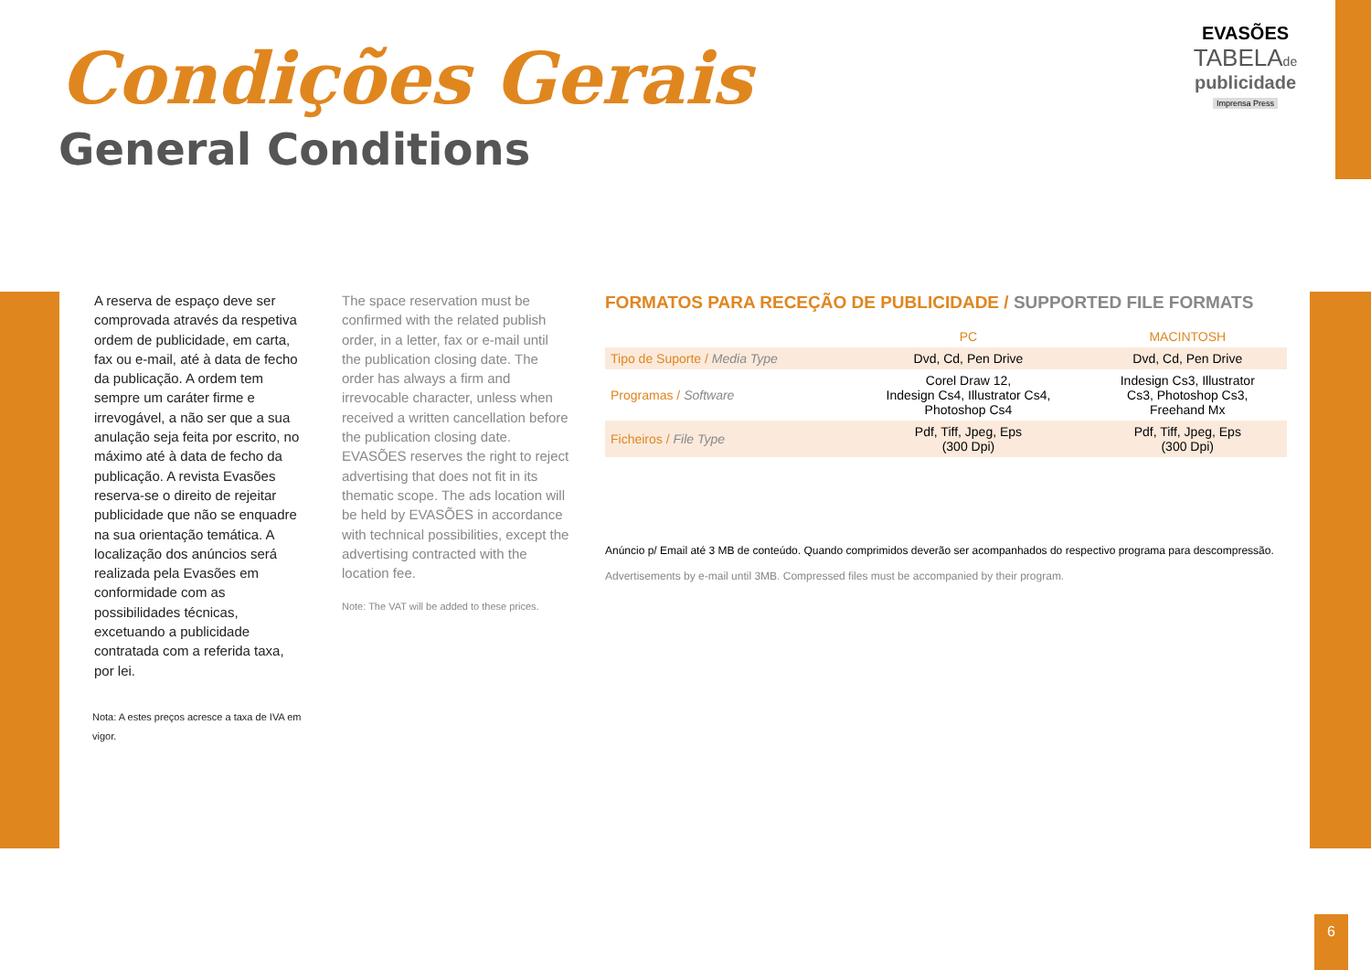Condições Gerais
General Conditions
EVASÕES
TABELAde
publicidade
Imprensa Press
A reserva de espaço deve ser comprovada através da respetiva ordem de publicidade, em carta, fax ou e-mail, até à data de fecho da publicação. A ordem tem sempre um caráter firme e irrevogável, a não ser que a sua anulação seja feita por escrito, no máximo até à data de fecho da publicação. A revista Evasões reserva-se o direito de rejeitar publicidade que não se enquadre na sua orientação temática. A localização dos anúncios será realizada pela Evasões em conformidade com as possibilidades técnicas, excetuando a publicidade contratada com a referida taxa, por lei.
Nota: A estes preços acresce a taxa de IVA em vigor.
The space reservation must be confirmed with the related publish order, in a letter, fax or e-mail until the publication closing date. The order has always a firm and irrevocable character, unless when received a written cancellation before the publication closing date. EVASÕES reserves the right to reject advertising that does not fit in its thematic scope. The ads location will be held by EVASÕES in accordance with technical possibilities, except the advertising contracted with the location fee.
Note: The VAT will be added to these prices.
FORMATOS PARA RECEÇÃO DE PUBLICIDADE / SUPPORTED FILE FORMATS
| | PC | MACINTOSH |
| --- | --- | --- |
| Tipo de Suporte / Media Type | Dvd, Cd, Pen Drive | Dvd, Cd, Pen Drive |
| Programas / Software | Corel Draw 12, Indesign Cs4, Illustrator Cs4, Photoshop Cs4 | Indesign Cs3, Illustrator Cs3, Photoshop Cs3, Freehand Mx |
| Ficheiros / File Type | Pdf, Tiff, Jpeg, Eps (300 Dpi) | Pdf, Tiff, Jpeg, Eps (300 Dpi) |
Anúncio p/ Email até 3 MB de conteúdo. Quando comprimidos deverão ser acompanhados do respectivo programa para descompressão.
Advertisements by e-mail until 3MB. Compressed files must be accompanied by their program.
6